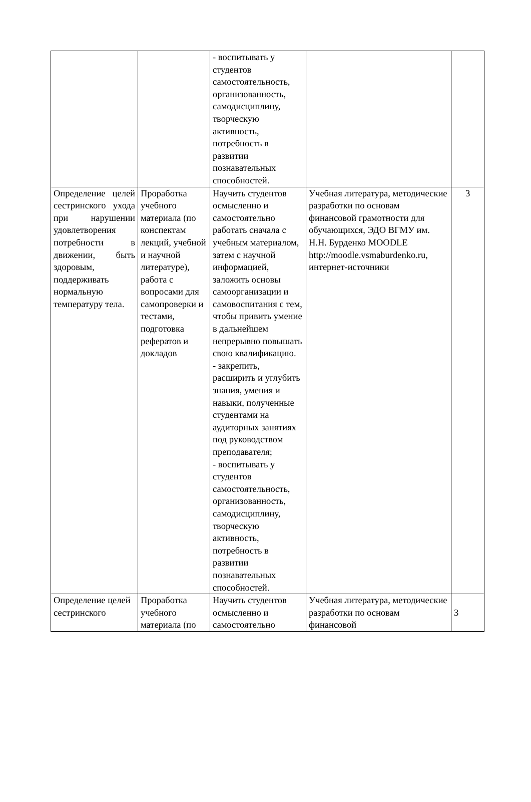| | | - воспитывать у студентов самостоятельность, организованность, самодисциплину, творческую активность, потребность в развитии познавательных способностей. | | |
| Определение целей сестринского ухода при нарушении удовлетворения потребности в движении, быть здоровым, поддерживать нормальную температуру тела. | Проработка учебного материала (по конспектам лекций, учебной и научной литературе), работа с вопросами для самопроверки и тестами, подготовка рефератов и докладов | Научить студентов осмысленно и самостоятельно работать сначала с учебным материалом, затем с научной информацией, заложить основы самоорганизации и самовоспитания с тем, чтобы привить умение в дальнейшем непрерывно повышать свою квалификацию. - закрепить, расширить и углубить знания, умения и навыки, полученные студентами на аудиторных занятиях под руководством преподавателя; - воспитывать у студентов самостоятельность, организованность, самодисциплину, творческую активность, потребность в развитии познавательных способностей. | Учебная литература, методические разработки по основам финансовой грамотности для обучающихся, ЭДО ВГМУ им. Н.Н. Бурденко MOODLE http://moodle.vsmaburdenko.ru, интернет-источники | 3 |
| Определение целей сестринского | Проработка учебного материала (по | Научить студентов осмысленно и самостоятельно | Учебная литература, методические разработки по основам финансовой | 3 |